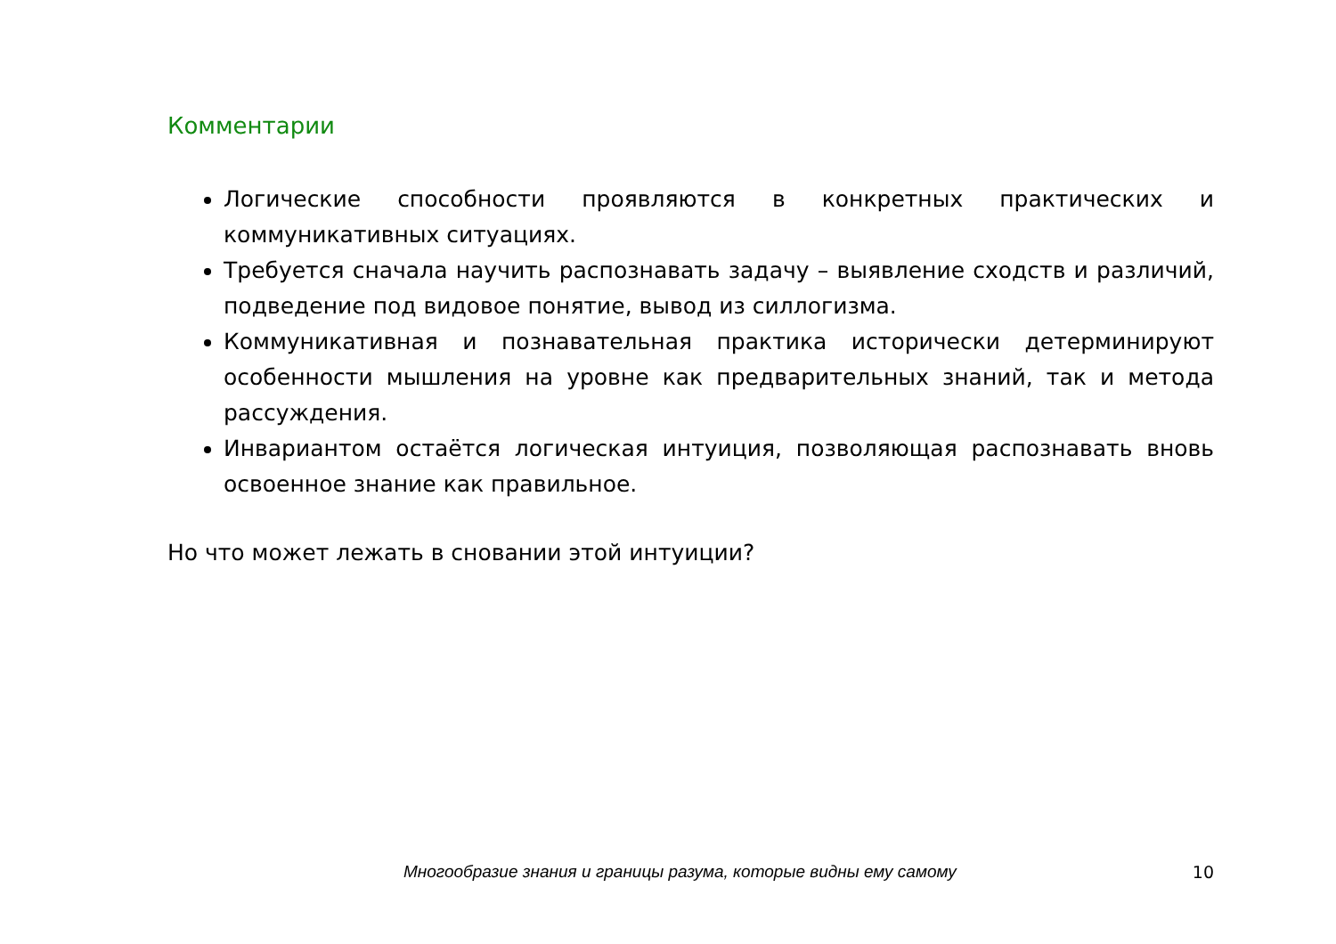Комментарии
Логические способности проявляются в конкретных практических и коммуникативных ситуациях.
Требуется сначала научить распознавать задачу – выявление сходств и различий, подведение под видовое понятие, вывод из силлогизма.
Коммуникативная и познавательная практика исторически детерминируют особенности мышления на уровне как предварительных знаний, так и метода рассуждения.
Инвариантом остаётся логическая интуиция, позволяющая распознавать вновь освоенное знание как правильное.
Но что может лежать в сновании этой интуиции?
Многообразие знания и границы разума, которые видны ему самому 10